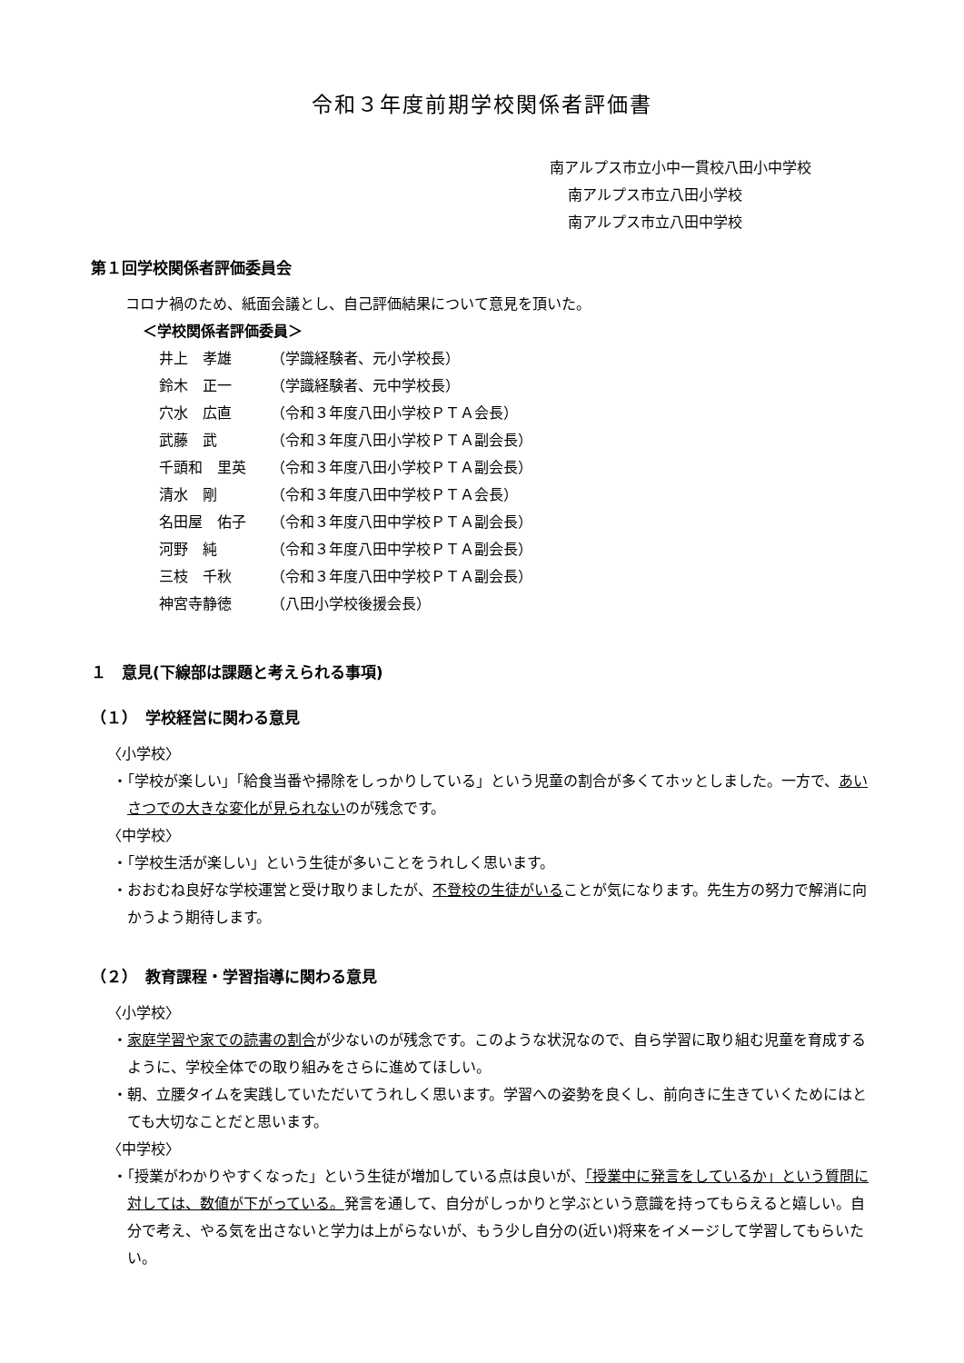令和３年度前期学校関係者評価書
南アルプス市立小中一貫校八田小中学校
南アルプス市立八田小学校
南アルプス市立八田中学校
第１回学校関係者評価委員会
コロナ禍のため、紙面会議とし、自己評価結果について意見を頂いた。
＜学校関係者評価委員＞
| 井上 孝雄 | （学識経験者、元小学校長） |
| 鈴木 正一 | （学識経験者、元中学校長） |
| 穴水 広直 | （令和３年度八田小学校ＰＴＡ会長） |
| 武藤 武 | （令和３年度八田小学校ＰＴＡ副会長） |
| 千頭和 里英 | （令和３年度八田小学校ＰＴＡ副会長） |
| 清水 剛 | （令和３年度八田中学校ＰＴＡ会長） |
| 名田屋 佑子 | （令和３年度八田中学校ＰＴＡ副会長） |
| 河野 純 | （令和３年度八田中学校ＰＴＡ副会長） |
| 三枝 千秋 | （令和３年度八田中学校ＰＴＡ副会長） |
| 神宮寺静徳 | （八田小学校後援会長） |
１　意見(下線部は課題と考えられる事項)
（１）　学校経営に関わる意見
〈小学校〉
・「学校が楽しい」「給食当番や掃除をしっかりしている」という児童の割合が多くてホッとしました。一方で、あいさつでの大きな変化が見られないのが残念です。
〈中学校〉
・「学校生活が楽しい」という生徒が多いことをうれしく思います。
・おおむね良好な学校運営と受け取りましたが、不登校の生徒がいることが気になります。先生方の努力で解消に向かうよう期待します。
（２）　教育課程・学習指導に関わる意見
〈小学校〉
・家庭学習や家での読書の割合が少ないのが残念です。このような状況なので、自ら学習に取り組む児童を育成するように、学校全体での取り組みをさらに進めてほしい。
・朝、立腰タイムを実践していただいてうれしく思います。学習への姿勢を良くし、前向きに生きていくためにはとても大切なことだと思います。
〈中学校〉
・「授業がわかりやすくなった」という生徒が増加している点は良いが、「授業中に発言をしているか」という質問に対しては、数値が下がっている。発言を通して、自分がしっかりと学ぶという意識を持ってもらえると嬉しい。自分で考え、やる気を出さないと学力は上がらないが、もう少し自分の(近い)将来をイメージして学習してもらいたい。